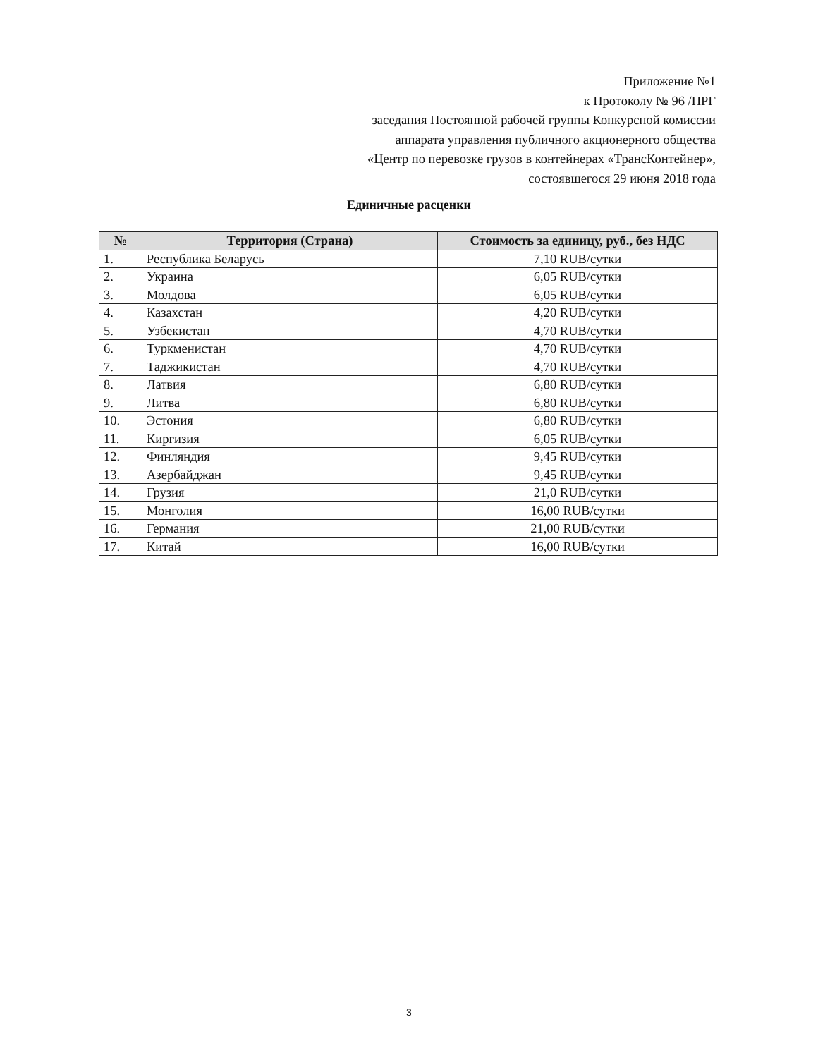Приложение №1
к Протоколу № 96 /ПРГ
заседания Постоянной рабочей группы Конкурсной комиссии
аппарата управления публичного акционерного общества
«Центр по перевозке грузов в контейнерах «ТрансКонтейнер»,
состоявшегося 29 июня 2018 года
Единичные расценки
| № | Территория (Страна) | Стоимость за единицу, руб., без НДС |
| --- | --- | --- |
| 1. | Республика Беларусь | 7,10 RUB/сутки |
| 2. | Украина | 6,05 RUB/сутки |
| 3. | Молдова | 6,05 RUB/сутки |
| 4. | Казахстан | 4,20 RUB/сутки |
| 5. | Узбекистан | 4,70 RUB/сутки |
| 6. | Туркменистан | 4,70 RUB/сутки |
| 7. | Таджикистан | 4,70 RUB/сутки |
| 8. | Латвия | 6,80 RUB/сутки |
| 9. | Литва | 6,80 RUB/сутки |
| 10. | Эстония | 6,80 RUB/сутки |
| 11. | Киргизия | 6,05 RUB/сутки |
| 12. | Финляндия | 9,45 RUB/сутки |
| 13. | Азербайджан | 9,45 RUB/сутки |
| 14. | Грузия | 21,0 RUB/сутки |
| 15. | Монголия | 16,00 RUB/сутки |
| 16. | Германия | 21,00 RUB/сутки |
| 17. | Китай | 16,00 RUB/сутки |
3